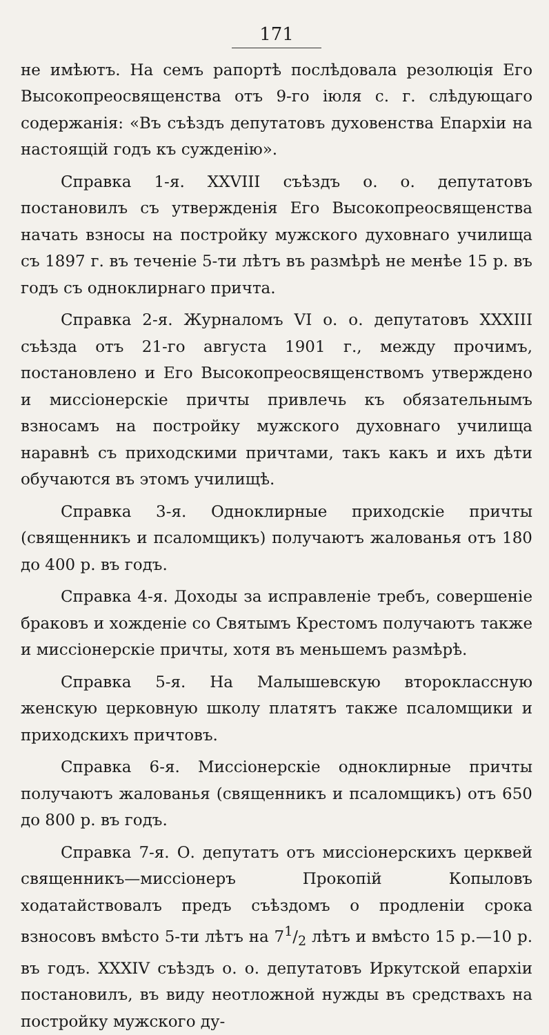171
не имѣютъ. На семъ рапортѣ послѣдовала резолюція Его Высокопреосвященства отъ 9-го іюля с. г. слѣдующаго содержанія: «Въ съѣздъ депутатовъ духовенства Епархіи на настоящій годъ къ сужденію».
Справка 1-я. XXVIII съѣздъ о. о. депутатовъ постановилъ съ утвержденія Его Высокопреосвященства начать взносы на постройку мужского духовнаго училища съ 1897 г. въ теченіе 5-ти лѣтъ въ размѣрѣ не менѣе 15 р. въ годъ съ одноклирнаго причта.
Справка 2-я. Журналомъ VI о. о. депутатовъ XXXIII съѣзда отъ 21-го августа 1901 г., между прочимъ, постановлено и Его Высокопреосвященствомъ утверждено и миссіонерскіе причты привлечь къ обязательнымъ взносамъ на постройку мужского духовнаго училища наравнѣ съ приходскими причтами, такъ какъ и ихъ дѣти обучаются въ этомъ училищѣ.
Справка 3-я. Одноклирные приходскіе причты (священникъ и псаломщикъ) получаютъ жалованья отъ 180 до 400 р. въ годъ.
Справка 4-я. Доходы за исправленіе требъ, совершеніе браковъ и хожденіе со Святымъ Крестомъ получаютъ также и миссіонерскіе причты, хотя въ меньшемъ размѣрѣ.
Справка 5-я. На Малышевскую второклассную женскую церковную школу платятъ также псаломщики и приходскихъ причтовъ.
Справка 6-я. Миссіонерскіе одноклирные причты получаютъ жалованья (священникъ и псаломщикъ) отъ 650 до 800 р. въ годъ.
Справка 7-я. О. депутатъ отъ миссіонерскихъ церквей священникъ—миссіонеръ Прокопій Копыловъ ходатайствовалъ предъ съѣздомъ о продленіи срока взносовъ вмѣсто 5-ти лѣтъ на 71/2 лѣтъ и вмѣсто 15 р.—10 р. въ годъ. XXXIV съѣздъ о. о. депутатовъ Иркутской епархіи постановилъ, въ виду неотложной нужды въ средствахъ на постройку мужского ду-